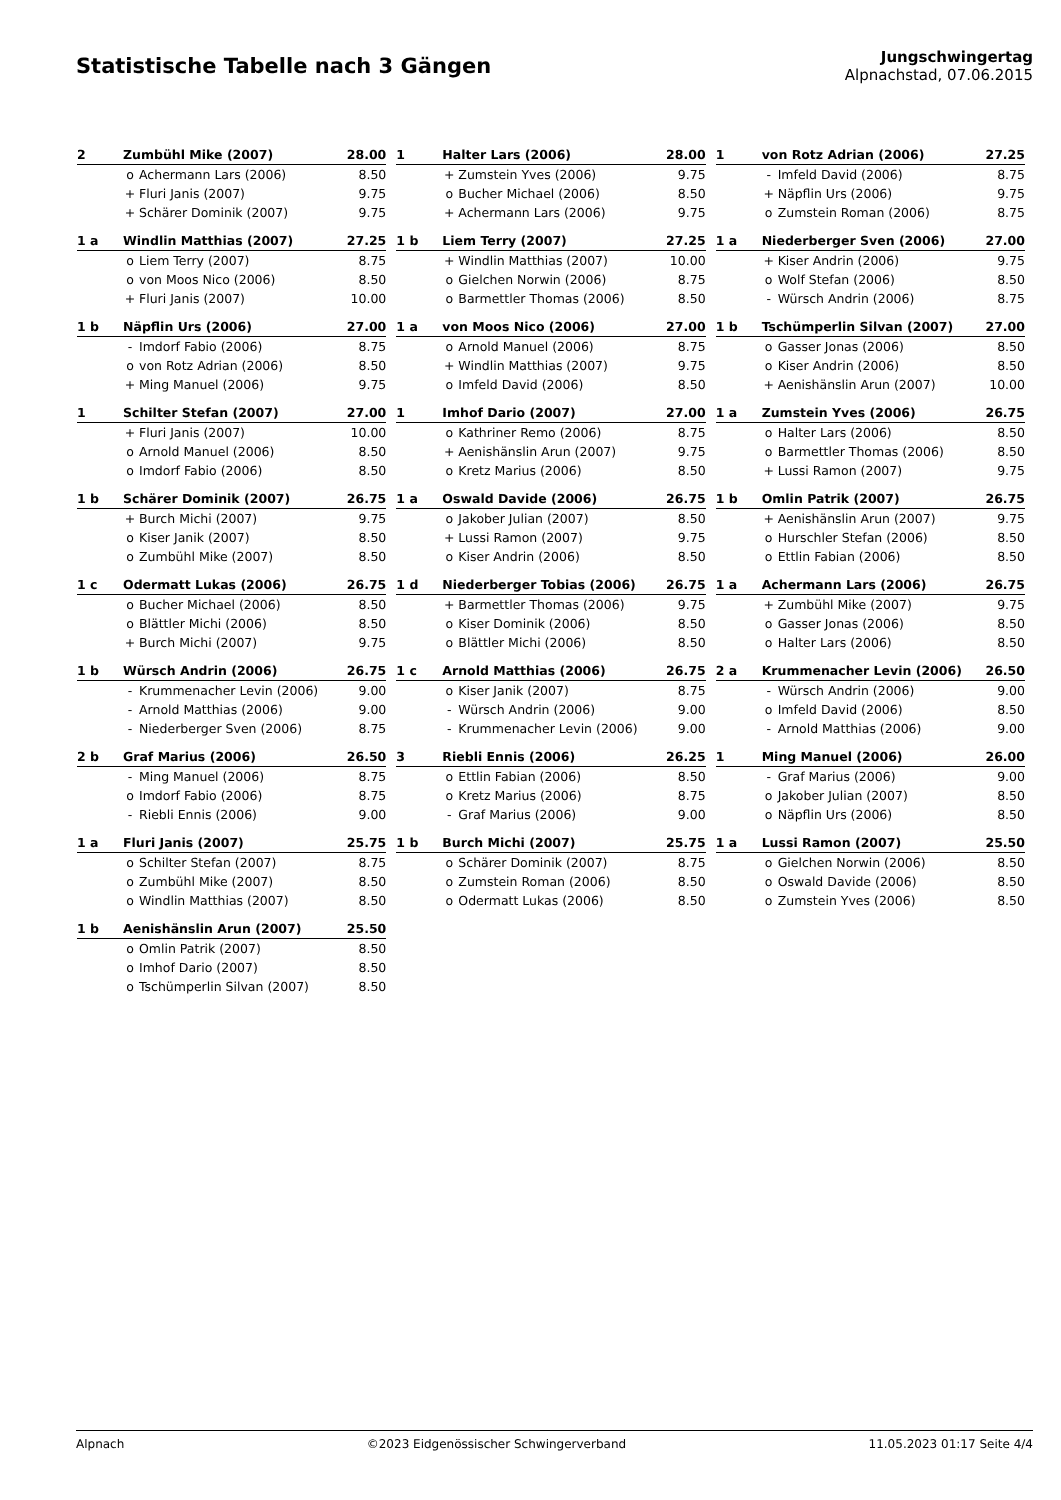Statistische Tabelle nach 3 Gängen
Jungschwingertag
Alpnachstad, 07.06.2015
| 2 | Zumbühl Mike (2007) | | 28.00 |
| | o | Achermann Lars (2006) | 8.50 |
| | + | Fluri Janis (2007) | 9.75 |
| | + | Schärer Dominik (2007) | 9.75 |
| 1 | Halter Lars (2006) | | 28.00 |
| | + | Zumstein Yves (2006) | 9.75 |
| | o | Bucher Michael (2006) | 8.50 |
| | + | Achermann Lars (2006) | 9.75 |
| 1 | von Rotz Adrian (2006) | | 27.25 |
| | - | Imfeld David (2006) | 8.75 |
| | + | Näpflin Urs (2006) | 9.75 |
| | o | Zumstein Roman (2006) | 8.75 |
| 1 a | Windlin Matthias (2007) | | 27.25 |
| | o | Liem Terry (2007) | 8.75 |
| | o | von Moos Nico (2006) | 8.50 |
| | + | Fluri Janis (2007) | 10.00 |
| 1 b | Liem Terry (2007) | | 27.25 |
| | + | Windlin Matthias (2007) | 10.00 |
| | o | Gielchen Norwin (2006) | 8.75 |
| | o | Barmettler Thomas (2006) | 8.50 |
| 1 a | Niederberger Sven (2006) | | 27.00 |
| | + | Kiser Andrin (2006) | 9.75 |
| | o | Wolf Stefan (2006) | 8.50 |
| | - | Würsch Andrin (2006) | 8.75 |
| 1 b | Näpflin Urs (2006) | | 27.00 |
| | - | Imdorf Fabio (2006) | 8.75 |
| | o | von Rotz Adrian (2006) | 8.50 |
| | + | Ming Manuel (2006) | 9.75 |
| 1 a | von Moos Nico (2006) | | 27.00 |
| | o | Arnold Manuel (2006) | 8.75 |
| | + | Windlin Matthias (2007) | 9.75 |
| | o | Imfeld David (2006) | 8.50 |
| 1 b | Tschümperlin Silvan (2007) | | 27.00 |
| | o | Gasser Jonas (2006) | 8.50 |
| | o | Kiser Andrin (2006) | 8.50 |
| | + | Aenishänslin Arun (2007) | 10.00 |
| 1 | Schilter Stefan (2007) | | 27.00 |
| | + | Fluri Janis (2007) | 10.00 |
| | o | Arnold Manuel (2006) | 8.50 |
| | o | Imdorf Fabio (2006) | 8.50 |
| 1 | Imhof Dario (2007) | | 27.00 |
| | o | Kathriner Remo (2006) | 8.75 |
| | + | Aenishänslin Arun (2007) | 9.75 |
| | o | Kretz Marius (2006) | 8.50 |
| 1 a | Zumstein Yves (2006) | | 26.75 |
| | o | Halter Lars (2006) | 8.50 |
| | o | Barmettler Thomas (2006) | 8.50 |
| | + | Lussi Ramon (2007) | 9.75 |
| 1 b | Schärer Dominik (2007) | | 26.75 |
| | + | Burch Michi (2007) | 9.75 |
| | o | Kiser Janik (2007) | 8.50 |
| | o | Zumbühl Mike (2007) | 8.50 |
| 1 a | Oswald Davide (2006) | | 26.75 |
| | o | Jakober Julian (2007) | 8.50 |
| | + | Lussi Ramon (2007) | 9.75 |
| | o | Kiser Andrin (2006) | 8.50 |
| 1 b | Omlin Patrik (2007) | | 26.75 |
| | + | Aenishänslin Arun (2007) | 9.75 |
| | o | Hurschler Stefan (2006) | 8.50 |
| | o | Ettlin Fabian (2006) | 8.50 |
| 1 c | Odermatt Lukas (2006) | | 26.75 |
| | o | Bucher Michael (2006) | 8.50 |
| | o | Blättler Michi (2006) | 8.50 |
| | + | Burch Michi (2007) | 9.75 |
| 1 d | Niederberger Tobias (2006) | | 26.75 |
| | + | Barmettler Thomas (2006) | 9.75 |
| | o | Kiser Dominik (2006) | 8.50 |
| | o | Blättler Michi (2006) | 8.50 |
| 1 a | Achermann Lars (2006) | | 26.75 |
| | + | Zumbühl Mike (2007) | 9.75 |
| | o | Gasser Jonas (2006) | 8.50 |
| | o | Halter Lars (2006) | 8.50 |
| 1 b | Würsch Andrin (2006) | | 26.75 |
| | - | Krummenacher Levin (2006) | 9.00 |
| | - | Arnold Matthias (2006) | 9.00 |
| | - | Niederberger Sven (2006) | 8.75 |
| 1 c | Arnold Matthias (2006) | | 26.75 |
| | o | Kiser Janik (2007) | 8.75 |
| | - | Würsch Andrin (2006) | 9.00 |
| | - | Krummenacher Levin (2006) | 9.00 |
| 2 a | Krummenacher Levin (2006) | | 26.50 |
| | - | Würsch Andrin (2006) | 9.00 |
| | o | Imfeld David (2006) | 8.50 |
| | - | Arnold Matthias (2006) | 9.00 |
| 2 b | Graf Marius (2006) | | 26.50 |
| | - | Ming Manuel (2006) | 8.75 |
| | o | Imdorf Fabio (2006) | 8.75 |
| | - | Riebli Ennis (2006) | 9.00 |
| 3 | Riebli Ennis (2006) | | 26.25 |
| | o | Ettlin Fabian (2006) | 8.50 |
| | o | Kretz Marius (2006) | 8.75 |
| | - | Graf Marius (2006) | 9.00 |
| 1 | Ming Manuel (2006) | | 26.00 |
| | - | Graf Marius (2006) | 9.00 |
| | o | Jakober Julian (2007) | 8.50 |
| | o | Näpflin Urs (2006) | 8.50 |
| 1 a | Fluri Janis (2007) | | 25.75 |
| | o | Schilter Stefan (2007) | 8.75 |
| | o | Zumbühl Mike (2007) | 8.50 |
| | o | Windlin Matthias (2007) | 8.50 |
| 1 b | Burch Michi (2007) | | 25.75 |
| | o | Schärer Dominik (2007) | 8.75 |
| | o | Zumstein Roman (2006) | 8.50 |
| | o | Odermatt Lukas (2006) | 8.50 |
| 1 a | Lussi Ramon (2007) | | 25.50 |
| | o | Gielchen Norwin (2006) | 8.50 |
| | o | Oswald Davide (2006) | 8.50 |
| | o | Zumstein Yves (2006) | 8.50 |
| 1 b | Aenishänslin Arun (2007) | | 25.50 |
| | o | Omlin Patrik (2007) | 8.50 |
| | o | Imhof Dario (2007) | 8.50 |
| | o | Tschümperlin Silvan (2007) | 8.50 |
Alpnach ©2023 Eidgenössischer Schwingerverband 11.05.2023 01:17 Seite 4/4